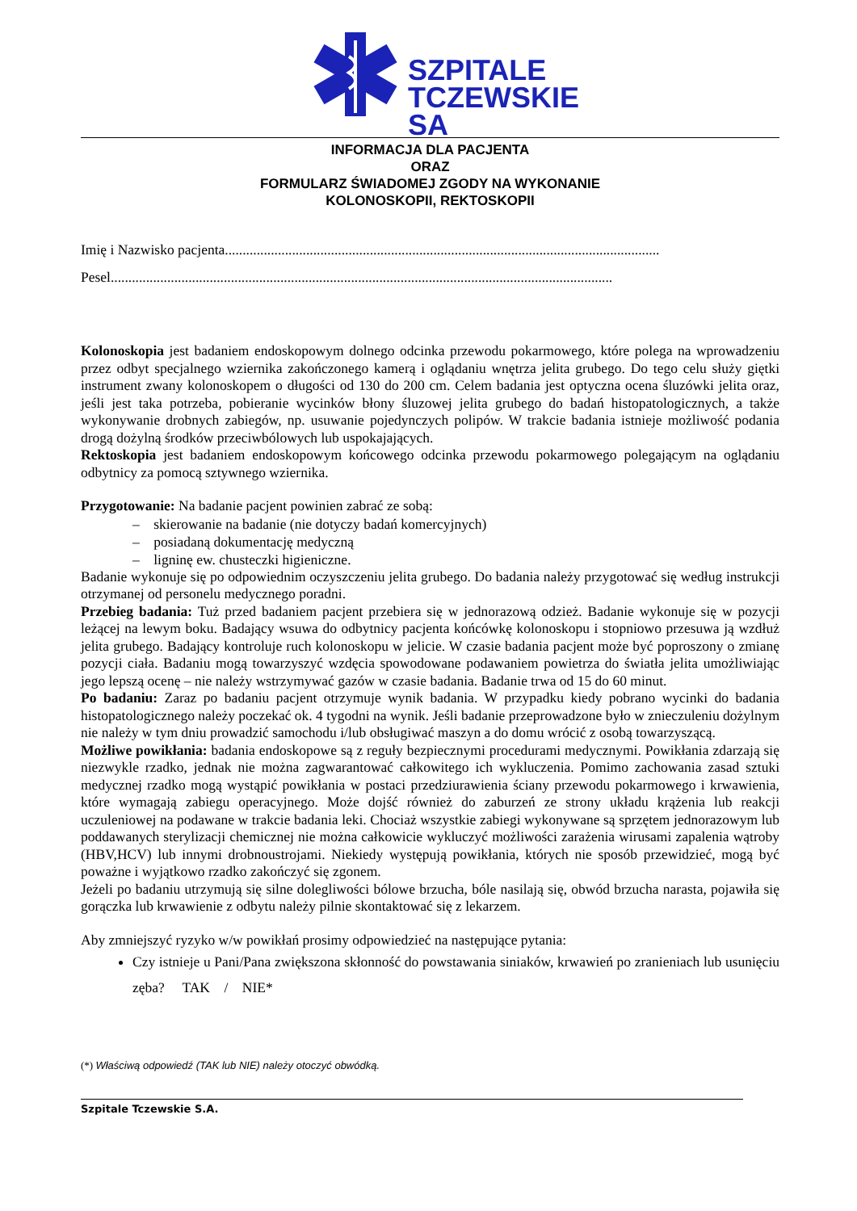SZPITALE
TCZEWSKIE SA
INFORMACJA DLA PACJENTA
ORAZ
FORMULARZ ŚWIADOMEJ ZGODY NA WYKONANIE
KOLONOSKOPII, REKTOSKOPII
Imię i Nazwisko pacjenta...........................................................................................................................
Pesel..............................................................................................................................................
Kolonoskopia jest badaniem endoskopowym dolnego odcinka przewodu pokarmowego, które polega na wprowadzeniu przez odbyt specjalnego wziernika zakończonego kamerą i oglądaniu wnętrza jelita grubego. Do tego celu służy giętki instrument zwany kolonoskopem o długości od 130 do 200 cm. Celem badania jest optyczna ocena śluzówki jelita oraz, jeśli jest taka potrzeba, pobieranie wycinków błony śluzowej jelita grubego do badań histopatologicznych, a także wykonywanie drobnych zabiegów, np. usuwanie pojedynczych polipów. W trakcie badania istnieje możliwość podania drogą dożylną środków przeciwbólowych lub uspokajających.
Rektoskopia jest badaniem endoskopowym końcowego odcinka przewodu pokarmowego polegającym na oglądaniu odbytnicy za pomocą sztywnego wziernika.
Przygotowanie: Na badanie pacjent powinien zabrać ze sobą:
– skierowanie na badanie (nie dotyczy badań komercyjnych)
– posiadaną dokumentację medyczną
– ligninę ew. chusteczki higieniczne.
Badanie wykonuje się po odpowiednim oczyszczeniu jelita grubego. Do badania należy przygotować się według instrukcji otrzymanej od personelu medycznego poradni.
Przebieg badania: Tuż przed badaniem pacjent przebiera się w jednorazową odzież. Badanie wykonuje się w pozycji leżącej na lewym boku. Badający wsuwa do odbytnicy pacjenta końcówkę kolonoskopu i stopniowo przesuwa ją wzdłuż jelita grubego. Badający kontroluje ruch kolonoskopu w jelicie. W czasie badania pacjent może być poproszony o zmianę pozycji ciała. Badaniu mogą towarzyszyć wzdęcia spowodowane podawaniem powietrza do światła jelita umożliwiając jego lepszą ocenę – nie należy wstrzymywać gazów w czasie badania. Badanie trwa od 15 do 60 minut.
Po badaniu: Zaraz po badaniu pacjent otrzymuje wynik badania. W przypadku kiedy pobrano wycinki do badania histopatologicznego należy poczekać ok. 4 tygodni na wynik. Jeśli badanie przeprowadzone było w znieczuleniu dożylnym nie należy w tym dniu prowadzić samochodu i/lub obsługiwać maszyn a do domu wrócić z osobą towarzyszącą.
Możliwe powikłania: badania endoskopowe są z reguły bezpiecznymi procedurami medycznymi. Powikłania zdarzają się niezwykle rzadko, jednak nie można zagwarantować całkowitego ich wykluczenia. Pomimo zachowania zasad sztuki medycznej rzadko mogą wystąpić powikłania w postaci przedziurawienia ściany przewodu pokarmowego i krwawienia, które wymagają zabiegu operacyjnego. Może dojść również do zaburzeń ze strony układu krążenia lub reakcji uczuleniowej na podawane w trakcie badania leki. Chociaż wszystkie zabiegi wykonywane są sprzętem jednorazowym lub poddawanych sterylizacji chemicznej nie można całkowicie wykluczyć możliwości zarażenia wirusami zapalenia wątroby (HBV,HCV) lub innymi drobnoustrojami. Niekiedy występują powikłania, których nie sposób przewidzieć, mogą być poważne i wyjątkowo rzadko zakończyć się zgonem.
Jeżeli po badaniu utrzymują się silne dolegliwości bólowe brzucha, bóle nasilają się, obwód brzucha narasta, pojawiła się gorączka lub krwawienie z odbytu należy pilnie skontaktować się z lekarzem.
Aby zmniejszyć ryzyko w/w powikłań prosimy odpowiedzieć na następujące pytania:
Czy istnieje u Pani/Pana zwiększona skłonność do powstawania siniaków, krwawień po zranieniach lub usunięciu zęba? TAK / NIE*
(*) Właściwą odpowiedź (TAK lub NIE) należy otoczyć obwódką.
Szpitale Tczewskie S.A.